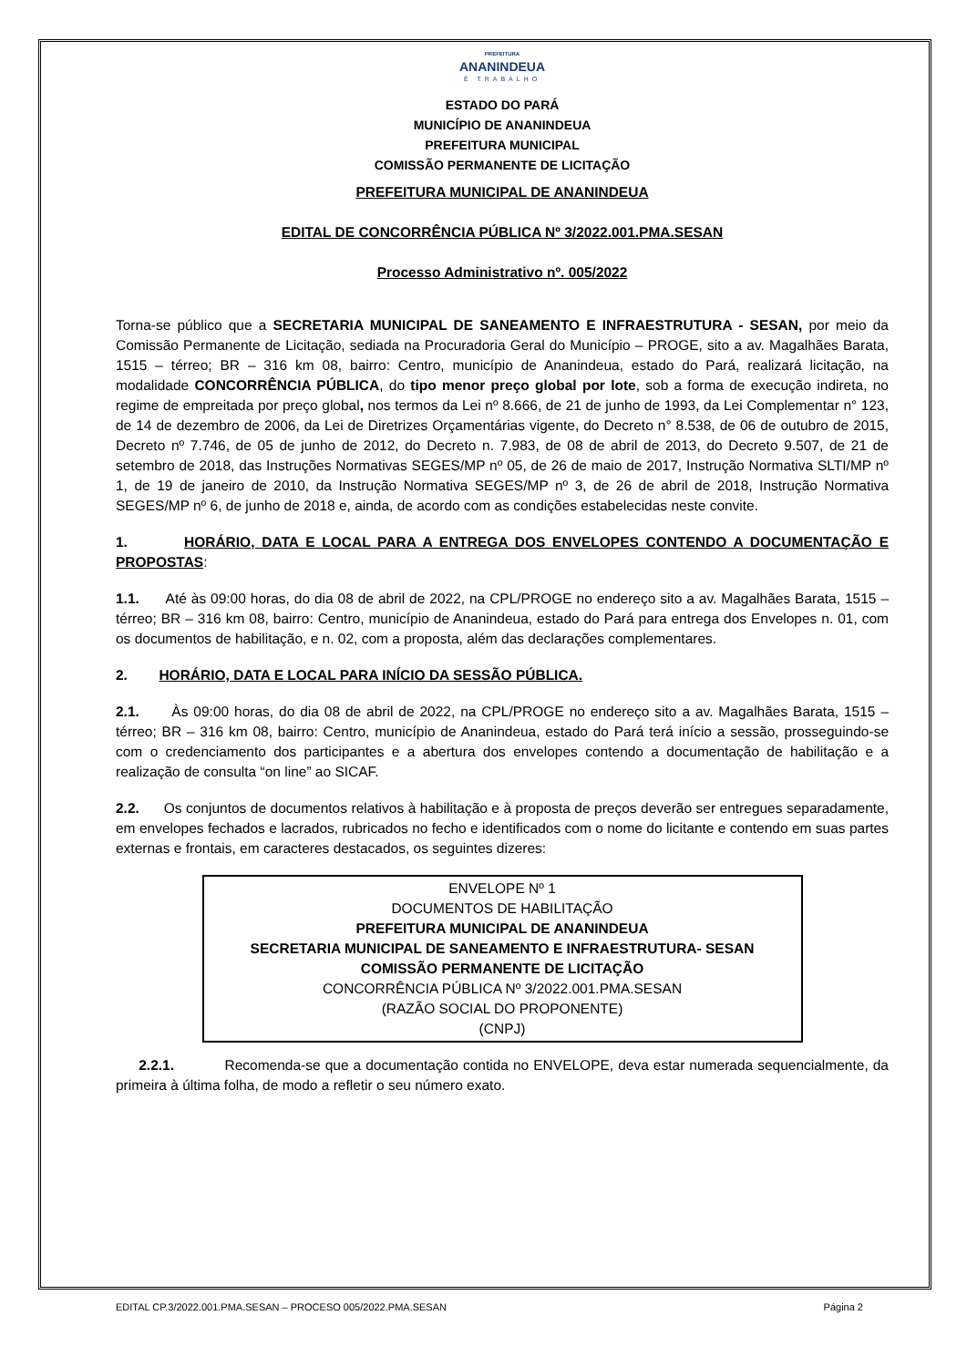PREFEITURA
ANANINDEUA
É TRABALHO
ESTADO DO PARÁ
MUNICÍPIO DE ANANINDEUA
PREFEITURA MUNICIPAL
COMISSÃO PERMANENTE DE LICITAÇÃO
PREFEITURA MUNICIPAL DE ANANINDEUA
EDITAL DE CONCORRÊNCIA PÚBLICA Nº 3/2022.001.PMA.SESAN
Processo Administrativo nº. 005/2022
Torna-se público que a SECRETARIA MUNICIPAL DE SANEAMENTO E INFRAESTRUTURA - SESAN, por meio da Comissão Permanente de Licitação, sediada na Procuradoria Geral do Município – PROGE, sito a av. Magalhães Barata, 1515 – térreo; BR – 316 km 08, bairro: Centro, município de Ananindeua, estado do Pará, realizará licitação, na modalidade CONCORRÊNCIA PÚBLICA, do tipo menor preço global por lote, sob a forma de execução indireta, no regime de empreitada por preço global, nos termos da Lei nº 8.666, de 21 de junho de 1993, da Lei Complementar n° 123, de 14 de dezembro de 2006, da Lei de Diretrizes Orçamentárias vigente, do Decreto n° 8.538, de 06 de outubro de 2015, Decreto nº 7.746, de 05 de junho de 2012, do Decreto n. 7.983, de 08 de abril de 2013, do Decreto 9.507, de 21 de setembro de 2018, das Instruções Normativas SEGES/MP nº 05, de 26 de maio de 2017, Instrução Normativa SLTI/MP nº 1, de 19 de janeiro de 2010, da Instrução Normativa SEGES/MP nº 3, de 26 de abril de 2018, Instrução Normativa SEGES/MP nº 6, de junho de 2018 e, ainda, de acordo com as condições estabelecidas neste convite.
1. HORÁRIO, DATA E LOCAL PARA A ENTREGA DOS ENVELOPES CONTENDO A DOCUMENTAÇÃO E PROPOSTAS:
1.1. Até às 09:00 horas, do dia 08 de abril de 2022, na CPL/PROGE no endereço sito a av. Magalhães Barata, 1515 – térreo; BR – 316 km 08, bairro: Centro, município de Ananindeua, estado do Pará para entrega dos Envelopes n. 01, com os documentos de habilitação, e n. 02, com a proposta, além das declarações complementares.
2. HORÁRIO, DATA E LOCAL PARA INÍCIO DA SESSÃO PÚBLICA.
2.1. Às 09:00 horas, do dia 08 de abril de 2022, na CPL/PROGE no endereço sito a av. Magalhães Barata, 1515 – térreo; BR – 316 km 08, bairro: Centro, município de Ananindeua, estado do Pará terá início a sessão, prosseguindo-se com o credenciamento dos participantes e a abertura dos envelopes contendo a documentação de habilitação e a realização de consulta “on line” ao SICAF.
2.2. Os conjuntos de documentos relativos à habilitação e à proposta de preços deverão ser entregues separadamente, em envelopes fechados e lacrados, rubricados no fecho e identificados com o nome do licitante e contendo em suas partes externas e frontais, em caracteres destacados, os seguintes dizeres:
ENVELOPE Nº 1
DOCUMENTOS DE HABILITAÇÃO
PREFEITURA MUNICIPAL DE ANANINDEUA
SECRETARIA MUNICIPAL DE SANEAMENTO E INFRAESTRUTURA- SESAN
COMISSÃO PERMANENTE DE LICITAÇÃO
CONCORRÊNCIA PÚBLICA Nº 3/2022.001.PMA.SESAN
(RAZÃO SOCIAL DO PROPONENTE)
(CNPJ)
2.2.1. Recomenda-se que a documentação contida no ENVELOPE, deva estar numerada sequencialmente, da primeira à última folha, de modo a refletir o seu número exato.
EDITAL CP.3/2022.001.PMA.SESAN – PROCESO 005/2022.PMA.SESAN Página 2